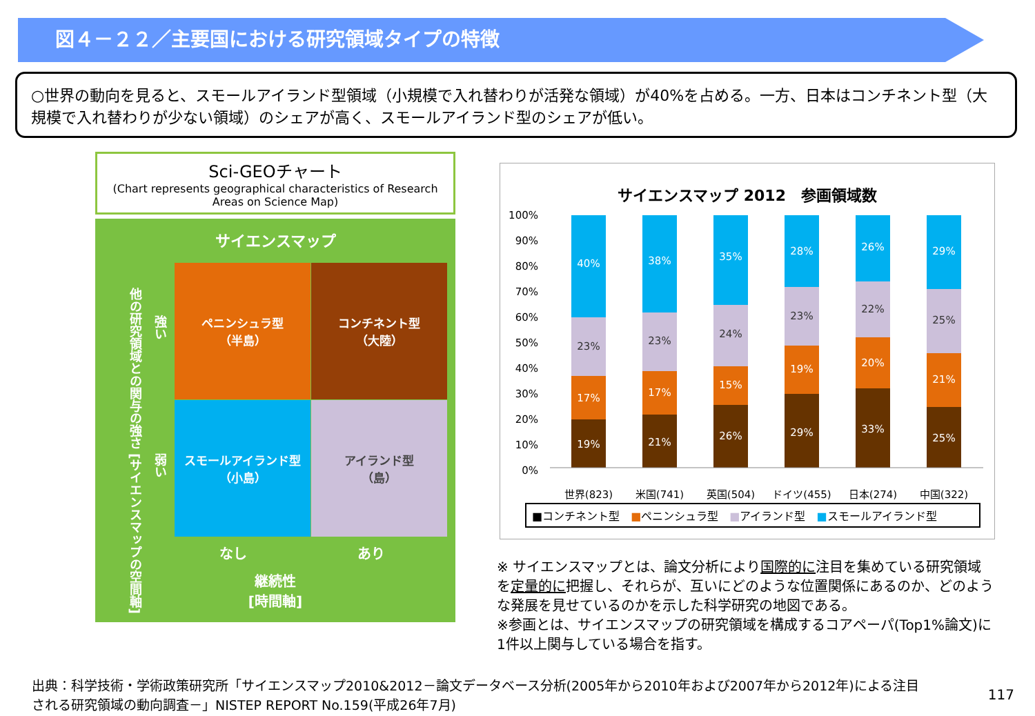図４－２２／主要国における研究領域タイプの特徴
○世界の動向を見ると、スモールアイランド型領域（小規模で入れ替わりが活発な領域）が40%を占める。一方、日本はコンチネント型（大規模で入れ替わりが少ない領域）のシェアが高く、スモールアイランド型のシェアが低い。
Sci-GEOチャート
(Chart represents geographical characteristics of Research Areas on Science Map)
サイエンスマップ
他の研究領域との関与の強さ [サイエンスマップの空間軸]
強い
弱い
ペニンシュラ型
（半島）
コンチネント型
（大陸）
スモールアイランド型
（小島）
アイランド型
（島）
なし あり
継続性
[時間軸]
サイエンスマップ 2012　参画領域数
100%
90%
80%
70%
60%
50%
40%
30%
20%
10%
0%
40%
23%
17%
19%
38%
23%
17%
21%
35%
24%
15%
26%
28%
23%
19%
29%
26%
22%
20%
33%
29%
25%
21%
25%
世界(823)
米国(741)
英国(504)
ドイツ(455)
日本(274)
中国(322)
■コンチネント型　■ペニンシュラ型　■アイランド型　■スモールアイランド型
※ サイエンスマップとは、論文分析により国際的に注目を集めている研究領域を定量的に把握し、それらが、互いにどのような位置関係にあるのか、どのような発展を見せているのかを示した科学研究の地図である。
※参画とは、サイエンスマップの研究領域を構成するコアペーパ(Top1%論文)に1件以上関与している場合を指す。
出典：科学技術・学術政策研究所「サイエンスマップ2010&2012－論文データベース分析(2005年から2010年および2007年から2012年)による注目される研究領域の動向調査－」NISTEP REPORT No.159(平成26年7月)
117